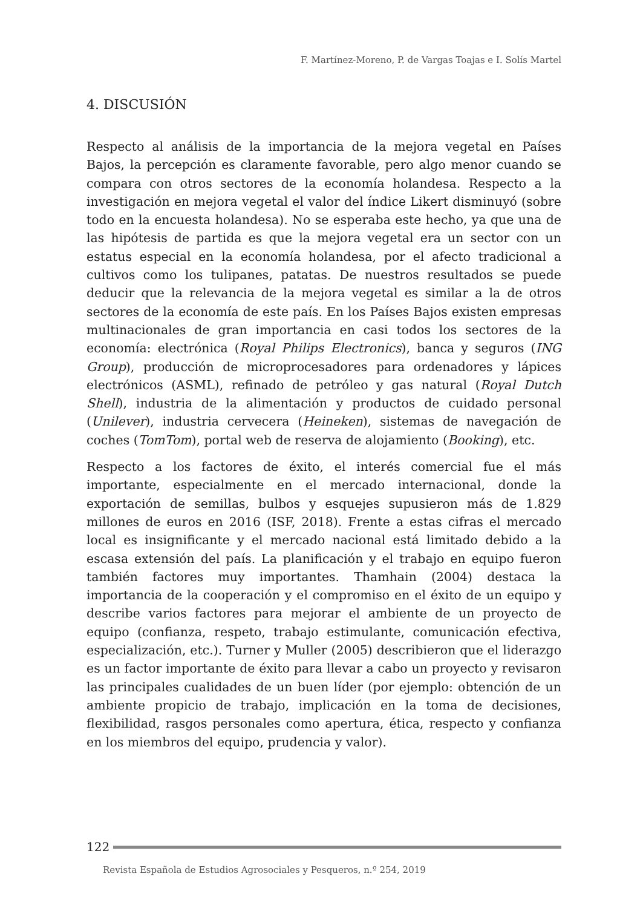F. Martínez-Moreno, P. de Vargas Toajas e I. Solís Martel
4. DISCUSIÓN
Respecto al análisis de la importancia de la mejora vegetal en Países Bajos, la percepción es claramente favorable, pero algo menor cuando se compara con otros sectores de la economía holandesa. Respecto a la investigación en mejora vegetal el valor del índice Likert disminuyó (sobre todo en la encuesta holandesa). No se esperaba este hecho, ya que una de las hipótesis de partida es que la mejora vegetal era un sector con un estatus especial en la economía holandesa, por el afecto tradicional a cultivos como los tulipanes, patatas. De nuestros resultados se puede deducir que la relevancia de la mejora vegetal es similar a la de otros sectores de la economía de este país. En los Países Bajos existen empresas multinacionales de gran importancia en casi todos los sectores de la economía: electrónica (Royal Philips Electronics), banca y seguros (ING Group), producción de microprocesadores para ordenadores y lápices electrónicos (ASML), refinado de petróleo y gas natural (Royal Dutch Shell), industria de la alimentación y productos de cuidado personal (Unilever), industria cervecera (Heineken), sistemas de navegación de coches (TomTom), portal web de reserva de alojamiento (Booking), etc.
Respecto a los factores de éxito, el interés comercial fue el más importante, especialmente en el mercado internacional, donde la exportación de semillas, bulbos y esquejes supusieron más de 1.829 millones de euros en 2016 (ISF, 2018). Frente a estas cifras el mercado local es insignificante y el mercado nacional está limitado debido a la escasa extensión del país. La planificación y el trabajo en equipo fueron también factores muy importantes. Thamhain (2004) destaca la importancia de la cooperación y el compromiso en el éxito de un equipo y describe varios factores para mejorar el ambiente de un proyecto de equipo (confianza, respeto, trabajo estimulante, comunicación efectiva, especialización, etc.). Turner y Muller (2005) describieron que el liderazgo es un factor importante de éxito para llevar a cabo un proyecto y revisaron las principales cualidades de un buen líder (por ejemplo: obtención de un ambiente propicio de trabajo, implicación en la toma de decisiones, flexibilidad, rasgos personales como apertura, ética, respecto y confianza en los miembros del equipo, prudencia y valor).
122
Revista Española de Estudios Agrosociales y Pesqueros, n.º 254, 2019